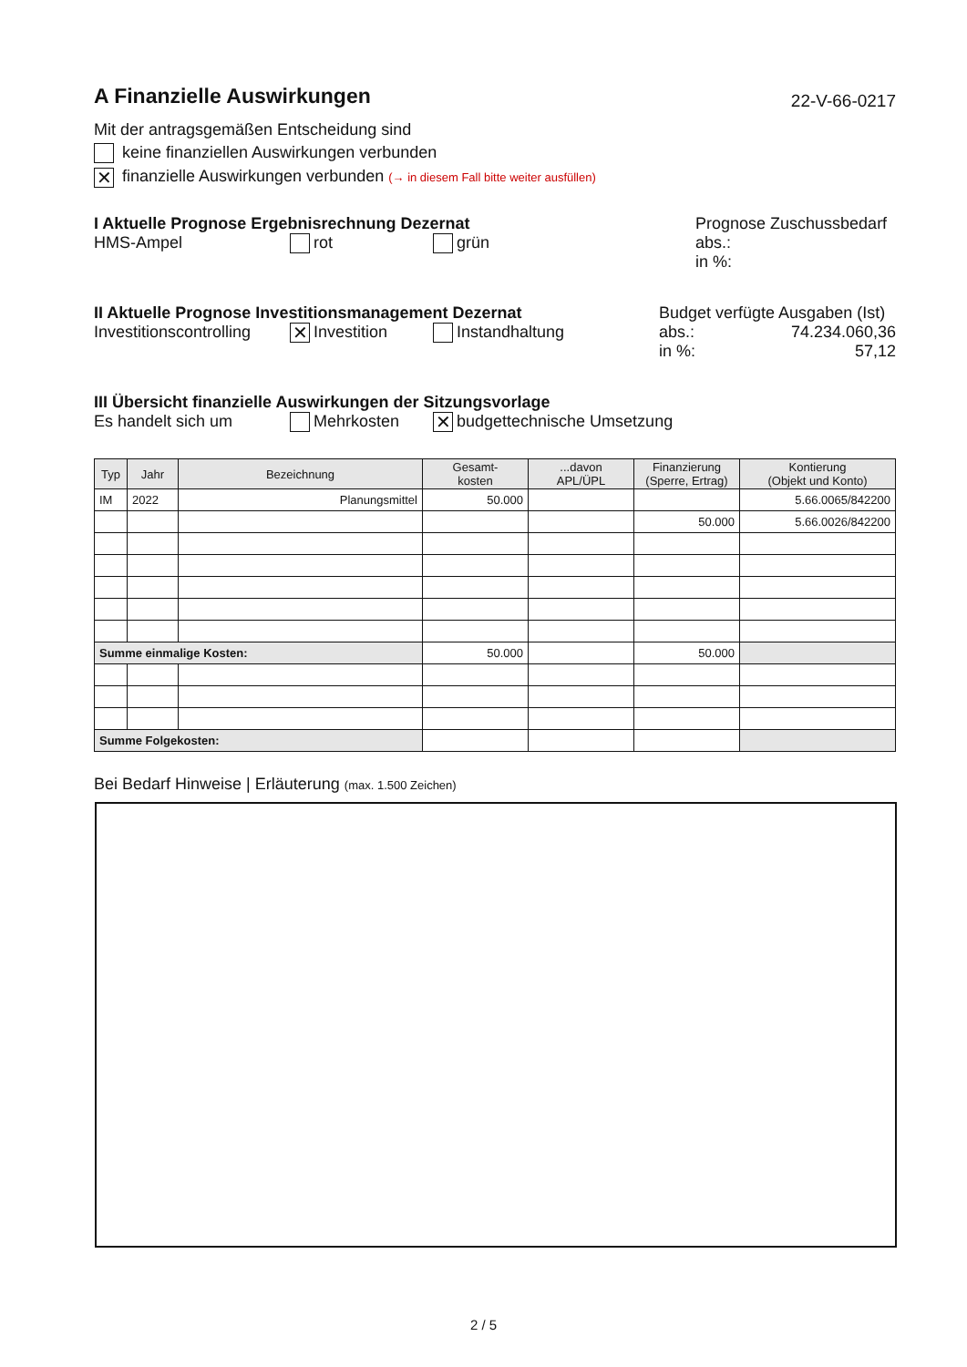A Finanzielle Auswirkungen
22-V-66-0217
Mit der antragsgemäßen Entscheidung sind
keine finanziellen Auswirkungen verbunden
✕ finanzielle Auswirkungen verbunden (→ in diesem Fall bitte weiter ausfüllen)
I Aktuelle Prognose Ergebnisrechnung Dezernat
HMS-Ampel rot grün
Prognose Zuschussbedarf
abs.:
in %:
II Aktuelle Prognose Investitionsmanagement Dezernat
Investitionscontrolling ✕ Investition Instandhaltung
Budget verfügte Ausgaben (Ist)
abs.: 74.234.060,36
in %: 57,12
III Übersicht finanzielle Auswirkungen der Sitzungsvorlage
Es handelt sich um Mehrkosten ✕ budgettechnische Umsetzung
| Typ | Jahr | Bezeichnung | Gesamt- kosten | ...davon APL/ÜPL | Finanzierung (Sperre, Ertrag) | Kontierung (Objekt und Konto) |
| --- | --- | --- | --- | --- | --- | --- |
| IM | 2022 | Planungsmittel | 50.000 | | | 5.66.0065/842200 |
| | | | | | 50.000 | 5.66.0026/842200 |
| Summe einmalige Kosten: | | | 50.000 | | 50.000 | |
| Summe Folgekosten: | | | | | | |
Bei Bedarf Hinweise | Erläuterung (max. 1.500 Zeichen)
2 / 5